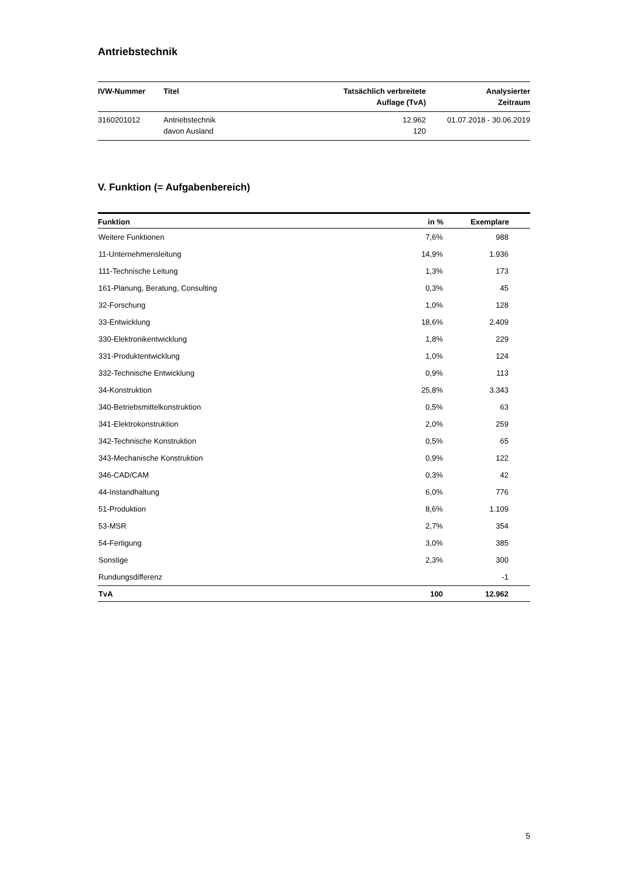Antriebstechnik
| IVW-Nummer | Titel | Tatsächlich verbreitete Auflage (TvA) | Analysierter Zeitraum |
| --- | --- | --- | --- |
| 3160201012 | Antriebstechnik davon Ausland | 12.962 120 | 01.07.2018 - 30.06.2019 |
V. Funktion (= Aufgabenbereich)
| Funktion | in % | Exemplare | |
| --- | --- | --- | --- |
| Weitere Funktionen | 7,6% | 988 | |
| 11-Unternehmensleitung | 14,9% | 1.936 | |
| 111-Technische Leitung | 1,3% | 173 | |
| 161-Planung, Beratung, Consulting | 0,3% | 45 | |
| 32-Forschung | 1,0% | 128 | |
| 33-Entwicklung | 18,6% | 2.409 | |
| 330-Elektronikentwicklung | 1,8% | 229 | |
| 331-Produktentwicklung | 1,0% | 124 | |
| 332-Technische Entwicklung | 0,9% | 113 | |
| 34-Konstruktion | 25,8% | 3.343 | |
| 340-Betriebsmittelkonstruktion | 0,5% | 63 | |
| 341-Elektrokonstruktion | 2,0% | 259 | |
| 342-Technische Konstruktion | 0,5% | 65 | |
| 343-Mechanische Konstruktion | 0,9% | 122 | |
| 346-CAD/CAM | 0,3% | 42 | |
| 44-Instandhaltung | 6,0% | 776 | |
| 51-Produktion | 8,6% | 1.109 | |
| 53-MSR | 2,7% | 354 | |
| 54-Fertigung | 3,0% | 385 | |
| Sonstige | 2,3% | 300 | |
| Rundungsdifferenz | | -1 | |
| TvA | 100 | 12.962 | |
5